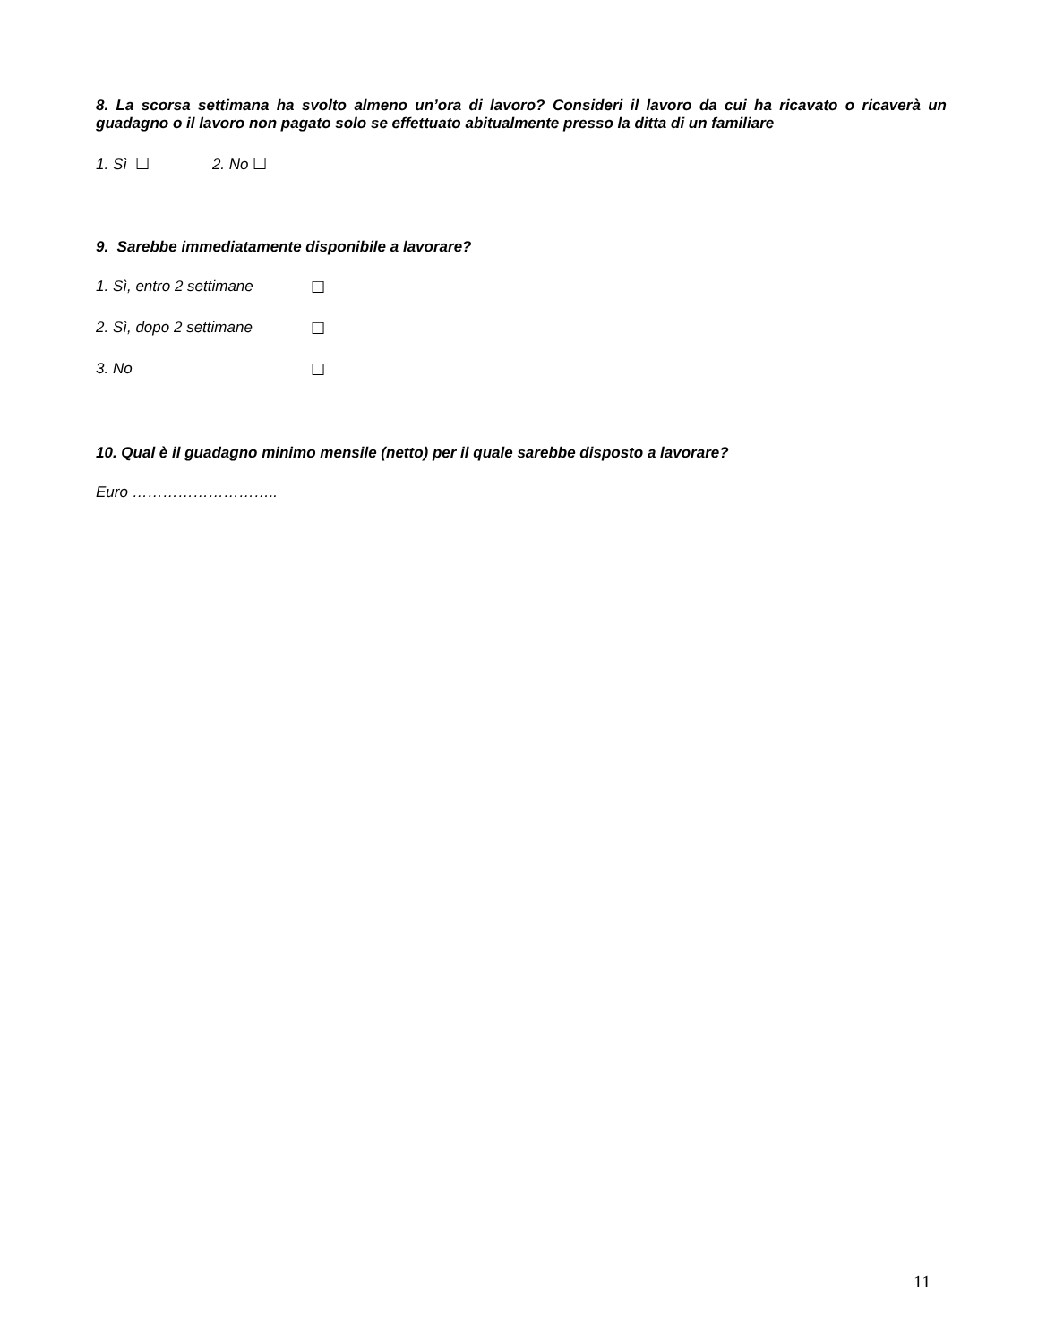8. La scorsa settimana ha svolto almeno un’ora di lavoro? Consideri il lavoro da cui ha ricavato o ricaverà un guadagno o il lavoro non pagato solo se effettuato abitualmente presso la ditta di un familiare
1. Sì ☐ 2. No ☐
9. Sarebbe immediatamente disponibile a lavorare?
1. Sì, entro 2 settimane ☐
2. Sì, dopo 2 settimane ☐
3. No ☐
10. Qual è il guadagno minimo mensile (netto) per il quale sarebbe disposto a lavorare?
Euro ………………………..
11